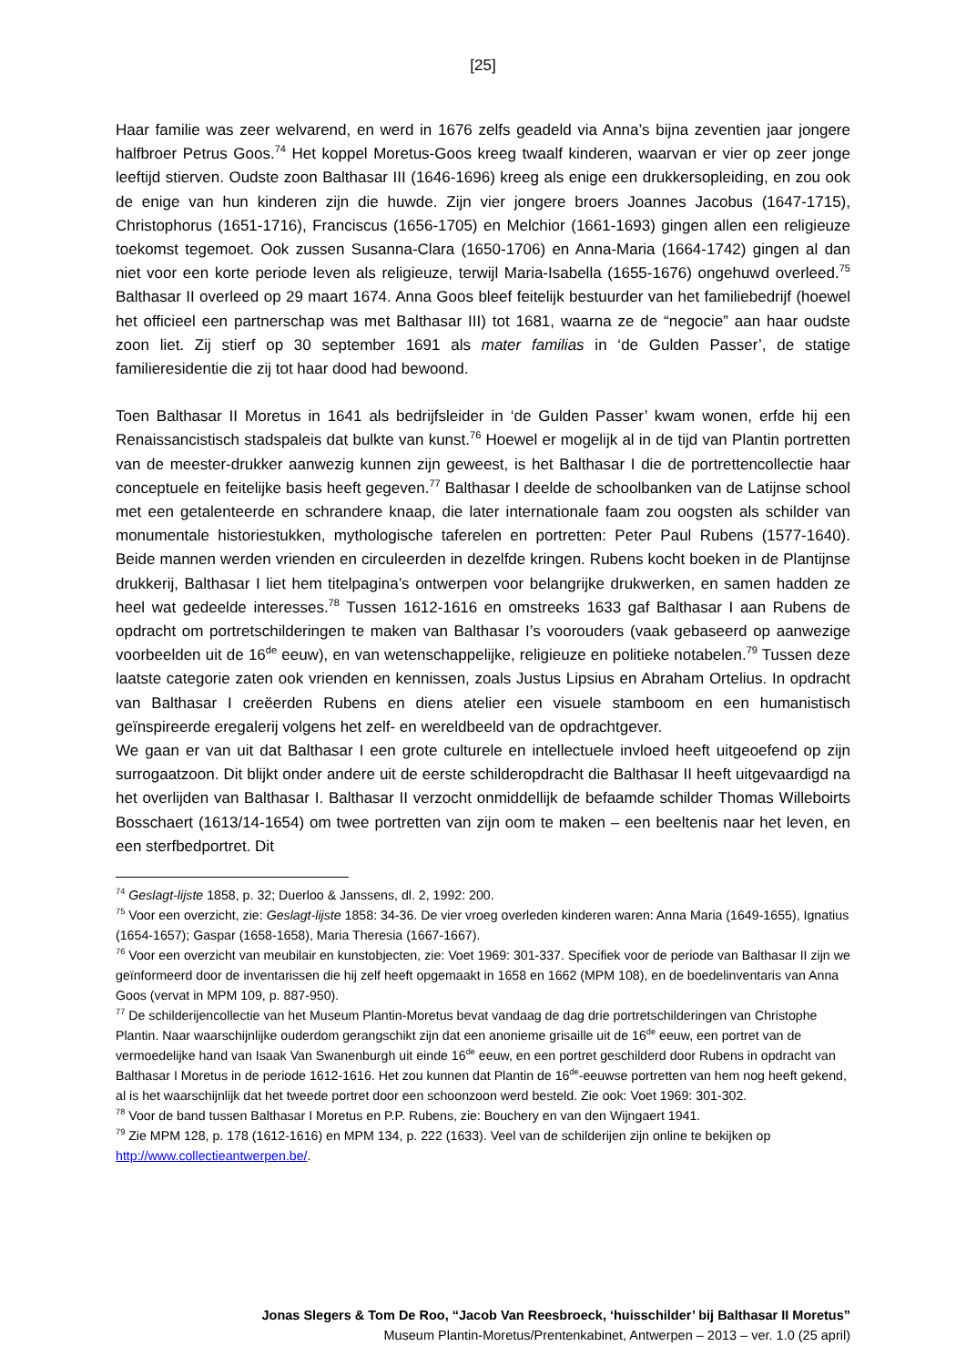[25]
Haar familie was zeer welvarend, en werd in 1676 zelfs geadeld via Anna’s bijna zeventien jaar jongere halfbroer Petrus Goos.<sup>74</sup> Het koppel Moretus-Goos kreeg twaalf kinderen, waarvan er vier op zeer jonge leeftijd stierven. Oudste zoon Balthasar III (1646-1696) kreeg als enige een drukkersopleiding, en zou ook de enige van hun kinderen zijn die huwde. Zijn vier jongere broers Joannes Jacobus (1647-1715), Christophorus (1651-1716), Franciscus (1656-1705) en Melchior (1661-1693) gingen allen een religieuze toekomst tegemoet. Ook zussen Susanna-Clara (1650-1706) en Anna-Maria (1664-1742) gingen al dan niet voor een korte periode leven als religieuze, terwijl Maria-Isabella (1655-1676) ongehuwd overleed.<sup>75</sup> Balthasar II overleed op 29 maart 1674. Anna Goos bleef feitelijk bestuurder van het familiebedrijf (hoewel het officieel een partnerschap was met Balthasar III) tot 1681, waarna ze de “negocie” aan haar oudste zoon liet. Zij stierf op 30 september 1691 als mater familias in ‘de Gulden Passer’, de statige familieresidentie die zij tot haar dood had bewoond.
Toen Balthasar II Moretus in 1641 als bedrijfsleider in ‘de Gulden Passer’ kwam wonen, erfde hij een Renaissancistisch stadspaleis dat bulkte van kunst.<sup>76</sup> Hoewel er mogelijk al in de tijd van Plantin portretten van de meester-drukker aanwezig kunnen zijn geweest, is het Balthasar I die de portrettencollectie haar conceptuele en feitelijke basis heeft gegeven.<sup>77</sup> Balthasar I deelde de schoolbanken van de Latijnse school met een getalenteerde en schrandere knaap, die later internationale faam zou oogsten als schilder van monumentale historiestukken, mythologische taferelen en portretten: Peter Paul Rubens (1577-1640). Beide mannen werden vrienden en circuleerden in dezelfde kringen. Rubens kocht boeken in de Plantijnse drukkerij, Balthasar I liet hem titelpagina’s ontwerpen voor belangrijke drukwerken, en samen hadden ze heel wat gedeelde interesses.<sup>78</sup> Tussen 1612-1616 en omstreeks 1633 gaf Balthasar I aan Rubens de opdracht om portretschilderingen te maken van Balthasar I’s voorouders (vaak gebaseerd op aanwezige voorbeelden uit de 16<sup>de</sup> eeuw), en van wetenschappelijke, religieuze en politieke notabelen.<sup>79</sup> Tussen deze laatste categorie zaten ook vrienden en kennissen, zoals Justus Lipsius en Abraham Ortelius. In opdracht van Balthasar I creëerden Rubens en diens atelier een visuele stamboom en een humanistisch geïnspireerde eregalerij volgens het zelf- en wereldbeeld van de opdrachtgever.
We gaan er van uit dat Balthasar I een grote culturele en intellectuele invloed heeft uitgeoefend op zijn surrogaatzoon. Dit blijkt onder andere uit de eerste schilderopdracht die Balthasar II heeft uitgevaardigd na het overlijden van Balthasar I. Balthasar II verzocht onmiddellijk de befaamde schilder Thomas Willeboirts Bosschaert (1613/14-1654) om twee portretten van zijn oom te maken – een beeltenis naar het leven, en een sterfbedportret. Dit
<sup>74</sup> Geslagt-lijste 1858, p. 32; Duerloo & Janssens, dl. 2, 1992: 200.
<sup>75</sup> Voor een overzicht, zie: Geslagt-lijste 1858: 34-36. De vier vroeg overleden kinderen waren: Anna Maria (1649-1655), Ignatius (1654-1657); Gaspar (1658-1658), Maria Theresia (1667-1667).
<sup>76</sup> Voor een overzicht van meubilair en kunstobjecten, zie: Voet 1969: 301-337. Specifiek voor de periode van Balthasar II zijn we geïnformeerd door de inventarissen die hij zelf heeft opgemaakt in 1658 en 1662 (MPM 108), en de boedelinventaris van Anna Goos (vervat in MPM 109, p. 887-950).
<sup>77</sup> De schilderijencollectie van het Museum Plantin-Moretus bevat vandaag de dag drie portretschilderingen van Christophe Plantin. Naar waarschijnlijke ouderdom gerangschikt zijn dat een anonieme grisaille uit de 16<sup>de</sup> eeuw, een portret van de vermoedelijke hand van Isaak Van Swanenburgh uit einde 16<sup>de</sup> eeuw, en een portret geschilderd door Rubens in opdracht van Balthasar I Moretus in de periode 1612-1616. Het zou kunnen dat Plantin de 16<sup>de</sup>-eeuwse portretten van hem nog heeft gekend, al is het waarschijnlijk dat het tweede portret door een schoonzoon werd besteld. Zie ook: Voet 1969: 301-302.
<sup>78</sup> Voor de band tussen Balthasar I Moretus en P.P. Rubens, zie: Bouchery en van den Wijngaert 1941.
<sup>79</sup> Zie MPM 128, p. 178 (1612-1616) en MPM 134, p. 222 (1633). Veel van de schilderijen zijn online te bekijken op http://www.collectieantwerpen.be/.
Jonas Slegers & Tom De Roo, “Jacob Van Reesbroeck, ‘huisschilder’ bij Balthasar II Moretus”
Museum Plantin-Moretus/Prentenkabinet, Antwerpen – 2013 – ver. 1.0 (25 april)